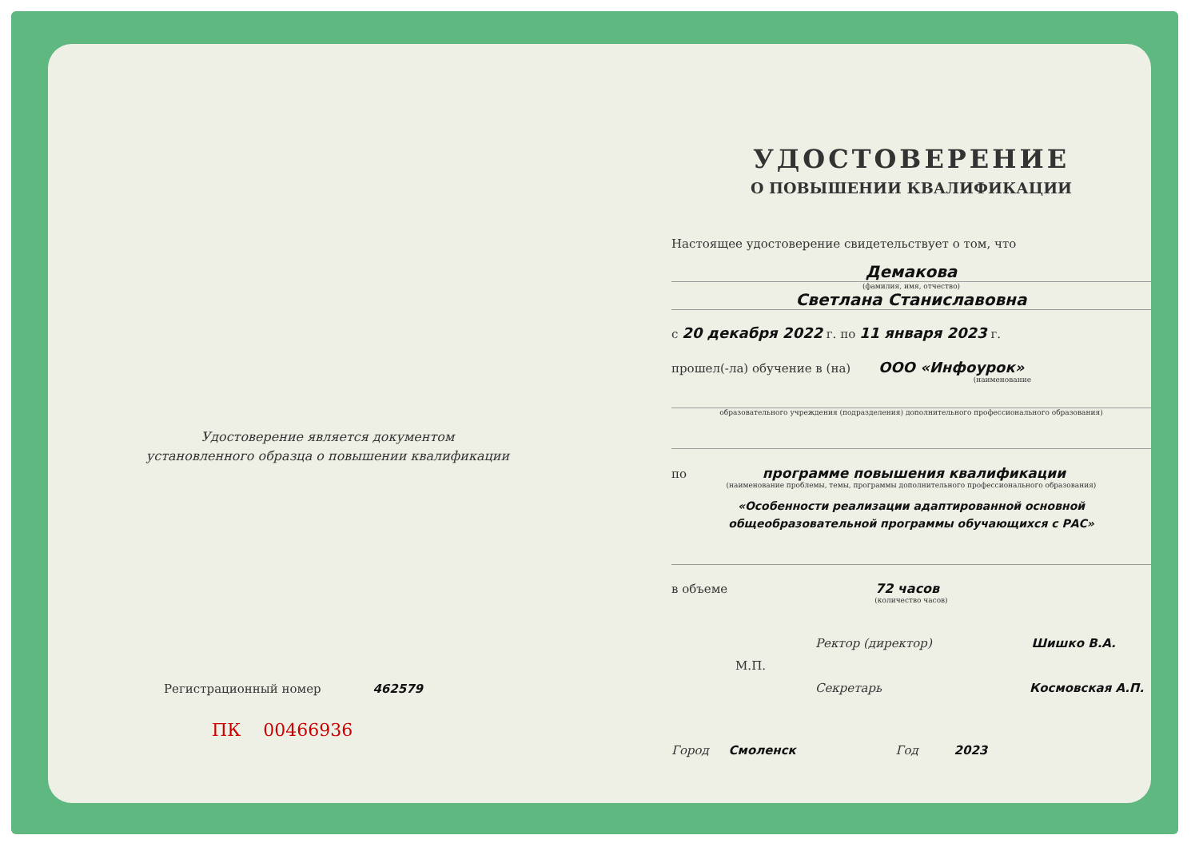Удостоверение является документом
установленного образца о повышении квалификации
Регистрационный номер 462579
ПК 00466936
УДОСТОВЕРЕНИЕ
О ПОВЫШЕНИИ КВАЛИФИКАЦИИ
Настоящее удостоверение свидетельствует о том, что
Демакова
(фамилия, имя, отчество)
Светлана Станиславовна
с 20 декабря 2022 г. по 11 января 2023 г.
прошел(-ла) обучение в (на) ООО «Инфоурок»
(наименование
образовательного учреждения (подразделения) дополнительного профессионального образования)
по программе повышения квалификации
(наименование проблемы, темы, программы дополнительного профессионального образования)
«Особенности реализации адаптированной основной общеобразовательной программы обучающихся с РАС»
в объеме 72 часов
(количество часов)
Ректор (директор) Шишко В.А.
М.П.
Секретарь Космовская А.П.
Город Смоленск Год 2023